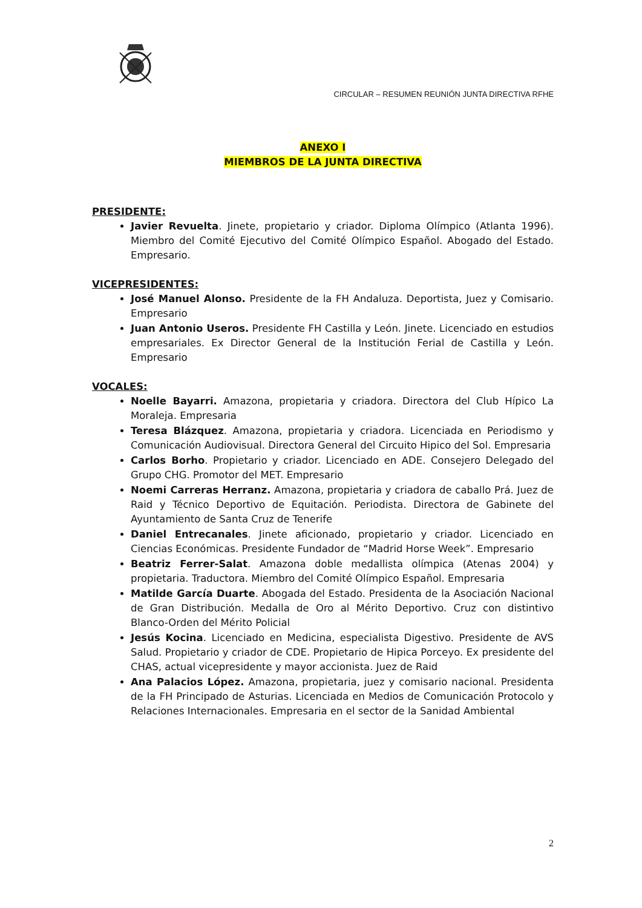CIRCULAR – RESUMEN REUNIÓN JUNTA DIRECTIVA RFHE
ANEXO I
MIEMBROS DE LA JUNTA DIRECTIVA
PRESIDENTE:
Javier Revuelta. Jinete, propietario y criador. Diploma Olímpico (Atlanta 1996). Miembro del Comité Ejecutivo del Comité Olímpico Español. Abogado del Estado. Empresario.
VICEPRESIDENTES:
José Manuel Alonso. Presidente de la FH Andaluza. Deportista, Juez y Comisario. Empresario
Juan Antonio Useros. Presidente FH Castilla y León. Jinete. Licenciado en estudios empresariales. Ex Director General de la Institución Ferial de Castilla y León. Empresario
VOCALES:
Noelle Bayarri. Amazona, propietaria y criadora. Directora del Club Hípico La Moraleja. Empresaria
Teresa Blázquez. Amazona, propietaria y criadora. Licenciada en Periodismo y Comunicación Audiovisual. Directora General del Circuito Hipico del Sol. Empresaria
Carlos Borho. Propietario y criador. Licenciado en ADE. Consejero Delegado del Grupo CHG. Promotor del MET. Empresario
Noemi Carreras Herranz. Amazona, propietaria y criadora de caballo Prá. Juez de Raid y Técnico Deportivo de Equitación. Periodista. Directora de Gabinete del Ayuntamiento de Santa Cruz de Tenerife
Daniel Entrecanales. Jinete aficionado, propietario y criador. Licenciado en Ciencias Económicas. Presidente Fundador de “Madrid Horse Week”. Empresario
Beatriz Ferrer-Salat. Amazona doble medallista olímpica (Atenas 2004) y propietaria. Traductora. Miembro del Comité Olímpico Español. Empresaria
Matilde García Duarte. Abogada del Estado. Presidenta de la Asociación Nacional de Gran Distribución. Medalla de Oro al Mérito Deportivo. Cruz con distintivo Blanco-Orden del Mérito Policial
Jesús Kocina. Licenciado en Medicina, especialista Digestivo. Presidente de AVS Salud. Propietario y criador de CDE. Propietario de Hipica Porceyo. Ex presidente del CHAS, actual vicepresidente y mayor accionista. Juez de Raid
Ana Palacios López. Amazona, propietaria, juez y comisario nacional. Presidenta de la FH Principado de Asturias. Licenciada en Medios de Comunicación Protocolo y Relaciones Internacionales. Empresaria en el sector de la Sanidad Ambiental
2